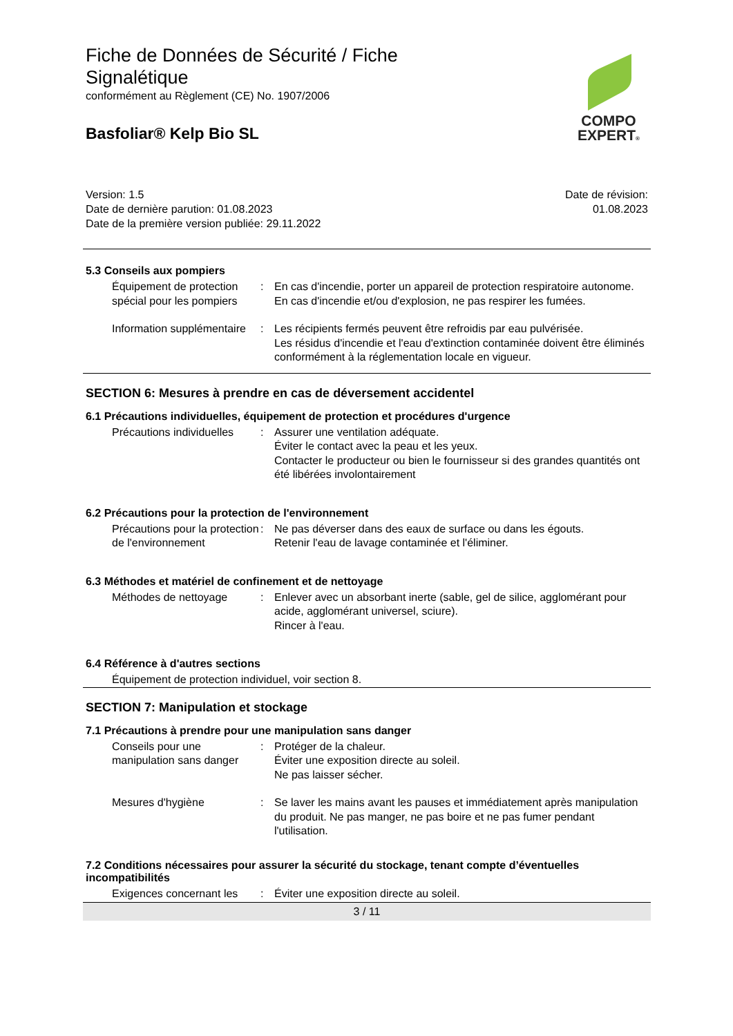COMPO
EXPERT®
Fiche de Données de Sécurité / Fiche Signalétique
conformément au Règlement (CE) No. 1907/2006
Basfoliar® Kelp Bio SL
Version: 1.5
Date de dernière parution: 01.08.2023
Date de la première version publiée: 29.11.2022
Date de révision:
01.08.2023
5.3 Conseils aux pompiers
Équipement de protection spécial pour les pompiers
: En cas d'incendie, porter un appareil de protection respiratoire autonome. En cas d'incendie et/ou d'explosion, ne pas respirer les fumées.
Information supplémentaire : Les récipients fermés peuvent être refroidis par eau pulvérisée.
Les résidus d'incendie et l'eau d'extinction contaminée doivent être éliminés conformément à la réglementation locale en vigueur.
SECTION 6: Mesures à prendre en cas de déversement accidentel
6.1 Précautions individuelles, équipement de protection et procédures d'urgence
Précautions individuelles : Assurer une ventilation adéquate.
Éviter le contact avec la peau et les yeux.
Contacter le producteur ou bien le fournisseur si des grandes quantités ont été libérées involontairement
6.2 Précautions pour la protection de l'environnement
Précautions pour la protection de l'environnement
: Ne pas déverser dans des eaux de surface ou dans les égouts.
Retenir l'eau de lavage contaminée et l'éliminer.
6.3 Méthodes et matériel de confinement et de nettoyage
Méthodes de nettoyage : Enlever avec un absorbant inerte (sable, gel de silice, agglomérant pour acide, agglomérant universel, sciure).
Rincer à l'eau.
6.4 Référence à d'autres sections
Équipement de protection individuel, voir section 8.
SECTION 7: Manipulation et stockage
7.1 Précautions à prendre pour une manipulation sans danger
Conseils pour une manipulation sans danger
: Protéger de la chaleur.
Éviter une exposition directe au soleil.
Ne pas laisser sécher.
Mesures d'hygiène : Se laver les mains avant les pauses et immédiatement après manipulation du produit. Ne pas manger, ne pas boire et ne pas fumer pendant l'utilisation.
7.2 Conditions nécessaires pour assurer la sécurité du stockage, tenant compte d’éventuelles incompatibilités
Exigences concernant les : Éviter une exposition directe au soleil.
3 / 11